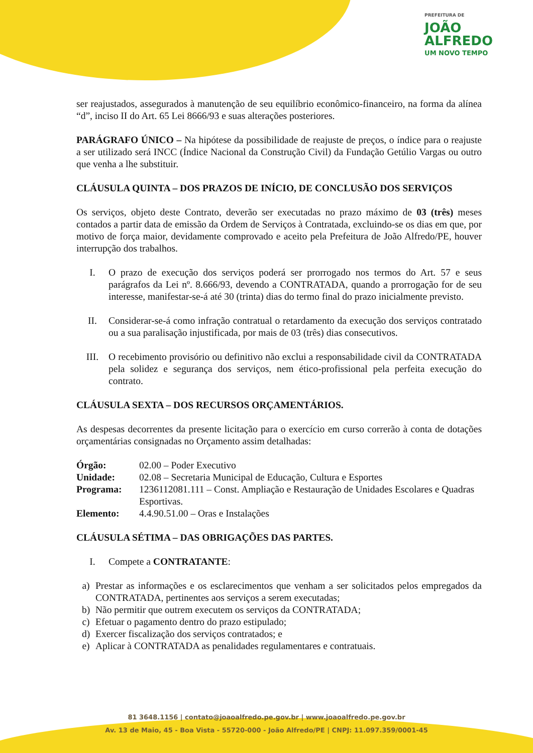PREFEITURA DE
JOÃO
ALFREDO
UM NOVO TEMPO
ser reajustados, assegurados à manutenção de seu equilíbrio econômico-financeiro, na forma da alínea “d”, inciso II do Art. 65 Lei 8666/93 e suas alterações posteriores.
PARÁGRAFO ÚNICO – Na hipótese da possibilidade de reajuste de preços, o índice para o reajuste a ser utilizado será INCC (Índice Nacional da Construção Civil) da Fundação Getúlio Vargas ou outro que venha a lhe substituir.
CLÁUSULA QUINTA – DOS PRAZOS DE INÍCIO, DE CONCLUSÃO DOS SERVIÇOS
Os serviços, objeto deste Contrato, deverão ser executadas no prazo máximo de 03 (três) meses contados a partir data de emissão da Ordem de Serviços à Contratada, excluindo-se os dias em que, por motivo de força maior, devidamente comprovado e aceito pela Prefeitura de João Alfredo/PE, houver interrupção dos trabalhos.
I. O prazo de execução dos serviços poderá ser prorrogado nos termos do Art. 57 e seus parágrafos da Lei nº. 8.666/93, devendo a CONTRATADA, quando a prorrogação for de seu interesse, manifestar-se-á até 30 (trinta) dias do termo final do prazo inicialmente previsto.
II. Considerar-se-á como infração contratual o retardamento da execução dos serviços contratado ou a sua paralisação injustificada, por mais de 03 (três) dias consecutivos.
III. O recebimento provisório ou definitivo não exclui a responsabilidade civil da CONTRATADA pela solidez e segurança dos serviços, nem ético-profissional pela perfeita execução do contrato.
CLÁUSULA SEXTA – DOS RECURSOS ORÇAMENTÁRIOS.
As despesas decorrentes da presente licitação para o exercício em curso correrão à conta de dotações orçamentárias consignadas no Orçamento assim detalhadas:
| Órgão: | 02.00 – Poder Executivo |
| Unidade: | 02.08 – Secretaria Municipal de Educação, Cultura e Esportes |
| Programa: | 1236112081.111 – Const. Ampliação e Restauração de Unidades Escolares e Quadras Esportivas. |
| Elemento: | 4.4.90.51.00 – Oras e Instalações |
CLÁUSULA SÉTIMA – DAS OBRIGAÇÕES DAS PARTES.
I. Compete a CONTRATANTE:
a) Prestar as informações e os esclarecimentos que venham a ser solicitados pelos empregados da CONTRATADA, pertinentes aos serviços a serem executadas;
b) Não permitir que outrem executem os serviços da CONTRATADA;
c) Efetuar o pagamento dentro do prazo estipulado;
d) Exercer fiscalização dos serviços contratados; e
e) Aplicar à CONTRATADA as penalidades regulamentares e contratuais.
81 3648.1156 | contato@joaoalfredo.pe.gov.br | www.joaoalfredo.pe.gov.br
Av. 13 de Maio, 45 - Boa Vista - 55720-000 - João Alfredo/PE | CNPJ: 11.097.359/0001-45